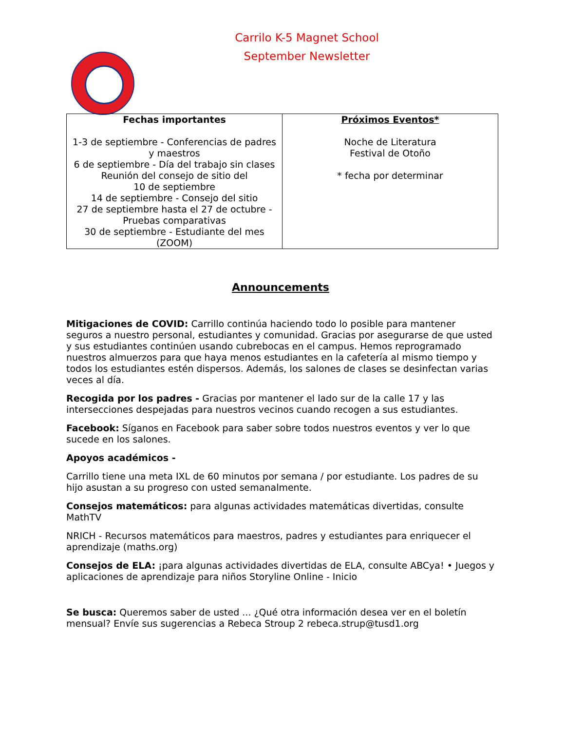Carrilo K-5 Magnet School
September Newsletter
| Fechas importantes 1-3 de septiembre - Conferencias de padres y maestros 6 de septiembre - Día del trabajo sin clases Reunión del consejo de sitio del 10 de septiembre 14 de septiembre - Consejo del sitio 27 de septiembre hasta el 27 de octubre - Pruebas comparativas 30 de septiembre - Estudiante del mes (ZOOM) | Próximos Eventos* Noche de Literatura Festival de Otoño * fecha por determinar |
Announcements
Mitigaciones de COVID: Carrillo continúa haciendo todo lo posible para mantener seguros a nuestro personal, estudiantes y comunidad. Gracias por asegurarse de que usted y sus estudiantes continúen usando cubrebocas en el campus. Hemos reprogramado nuestros almuerzos para que haya menos estudiantes en la cafetería al mismo tiempo y todos los estudiantes estén dispersos. Además, los salones de clases se desinfectan varias veces al día.
Recogida por los padres - Gracias por mantener el lado sur de la calle 17 y las intersecciones despejadas para nuestros vecinos cuando recogen a sus estudiantes.
Facebook: Síganos en Facebook para saber sobre todos nuestros eventos y ver lo que sucede en los salones.
Apoyos académicos -
Carrillo tiene una meta IXL de 60 minutos por semana / por estudiante. Los padres de su hijo asustan a su progreso con usted semanalmente.
Consejos matemáticos: para algunas actividades matemáticas divertidas, consulte MathTV
NRICH - Recursos matemáticos para maestros, padres y estudiantes para enriquecer el aprendizaje (maths.org)
Consejos de ELA: ¡para algunas actividades divertidas de ELA, consulte ABCya! • Juegos y aplicaciones de aprendizaje para niños Storyline Online - Inicio
Se busca: Queremos saber de usted ... ¿Qué otra información desea ver en el boletín mensual? Envíe sus sugerencias a Rebeca Stroup 2 rebeca.strup@tusd1.org